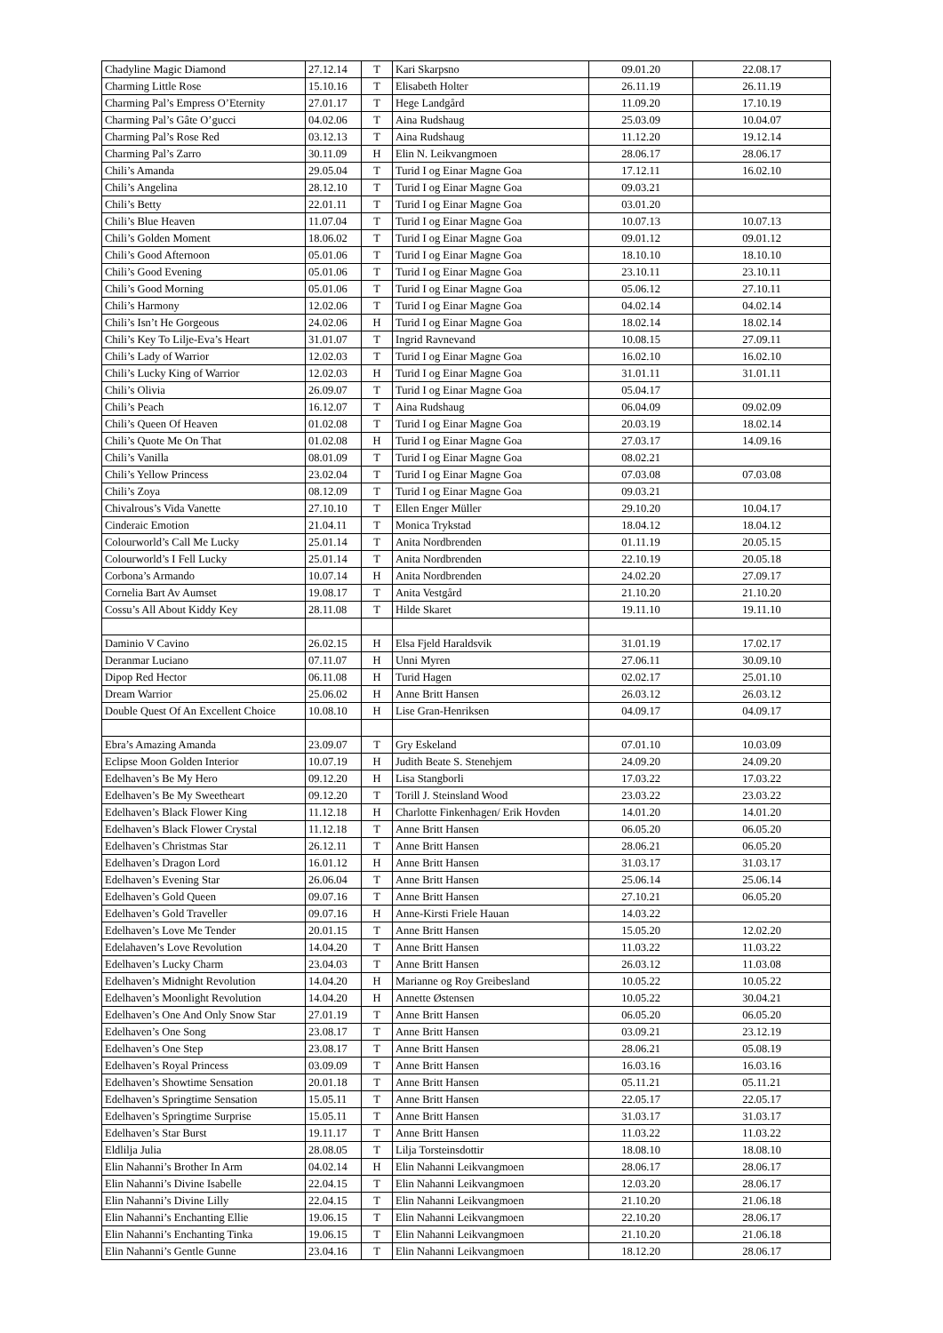| Chadyline Magic Diamond | 27.12.14 | T | Kari Skarpsno | 09.01.20 | 22.08.17 |
| Charming Little Rose | 15.10.16 | T | Elisabeth Holter | 26.11.19 | 26.11.19 |
| Charming Pal’s Empress O’Eternity | 27.01.17 | T | Hege Landgård | 11.09.20 | 17.10.19 |
| Charming Pal’s Gâte O’gucci | 04.02.06 | T | Aina Rudshaug | 25.03.09 | 10.04.07 |
| Charming Pal’s Rose Red | 03.12.13 | T | Aina Rudshaug | 11.12.20 | 19.12.14 |
| Charming Pal’s Zarro | 30.11.09 | H | Elin N. Leikvangmoen | 28.06.17 | 28.06.17 |
| Chili’s Amanda | 29.05.04 | T | Turid I og Einar Magne Goa | 17.12.11 | 16.02.10 |
| Chili’s Angelina | 28.12.10 | T | Turid I og Einar Magne Goa | 09.03.21 | |
| Chili’s Betty | 22.01.11 | T | Turid I og Einar Magne Goa | 03.01.20 | |
| Chili’s Blue Heaven | 11.07.04 | T | Turid I og Einar Magne Goa | 10.07.13 | 10.07.13 |
| Chili’s Golden Moment | 18.06.02 | T | Turid I og Einar Magne Goa | 09.01.12 | 09.01.12 |
| Chili’s Good Afternoon | 05.01.06 | T | Turid I og Einar Magne Goa | 18.10.10 | 18.10.10 |
| Chili’s Good Evening | 05.01.06 | T | Turid I og Einar Magne Goa | 23.10.11 | 23.10.11 |
| Chili’s Good Morning | 05.01.06 | T | Turid I og Einar Magne Goa | 05.06.12 | 27.10.11 |
| Chili’s Harmony | 12.02.06 | T | Turid I og Einar Magne Goa | 04.02.14 | 04.02.14 |
| Chili’s Isn’t He Gorgeous | 24.02.06 | H | Turid I og Einar Magne Goa | 18.02.14 | 18.02.14 |
| Chili’s Key To Lilje-Eva’s Heart | 31.01.07 | T | Ingrid Ravnevand | 10.08.15 | 27.09.11 |
| Chili’s Lady of Warrior | 12.02.03 | T | Turid I og Einar Magne Goa | 16.02.10 | 16.02.10 |
| Chili’s Lucky King of Warrior | 12.02.03 | H | Turid I og Einar Magne Goa | 31.01.11 | 31.01.11 |
| Chili’s Olivia | 26.09.07 | T | Turid I og Einar Magne Goa | 05.04.17 | |
| Chili’s Peach | 16.12.07 | T | Aina Rudshaug | 06.04.09 | 09.02.09 |
| Chili’s Queen Of Heaven | 01.02.08 | T | Turid I og Einar Magne Goa | 20.03.19 | 18.02.14 |
| Chili’s Quote Me On That | 01.02.08 | H | Turid I og Einar Magne Goa | 27.03.17 | 14.09.16 |
| Chili’s Vanilla | 08.01.09 | T | Turid I og Einar Magne Goa | 08.02.21 | |
| Chili’s Yellow Princess | 23.02.04 | T | Turid I og Einar Magne Goa | 07.03.08 | 07.03.08 |
| Chili’s Zoya | 08.12.09 | T | Turid I og Einar Magne Goa | 09.03.21 | |
| Chivalrous’s Vida Vanette | 27.10.10 | T | Ellen Enger Müller | 29.10.20 | 10.04.17 |
| Cinderaic Emotion | 21.04.11 | T | Monica Trykstad | 18.04.12 | 18.04.12 |
| Colourworld’s Call Me Lucky | 25.01.14 | T | Anita Nordbrenden | 01.11.19 | 20.05.15 |
| Colourworld’s I Fell Lucky | 25.01.14 | T | Anita Nordbrenden | 22.10.19 | 20.05.18 |
| Corbona’s Armando | 10.07.14 | H | Anita Nordbrenden | 24.02.20 | 27.09.17 |
| Cornelia Bart Av Aumset | 19.08.17 | T | Anita Vestgård | 21.10.20 | 21.10.20 |
| Cossu’s All About Kiddy Key | 28.11.08 | T | Hilde Skaret | 19.11.10 | 19.11.10 |
| Daminio V Cavino | 26.02.15 | H | Elsa Fjeld Haraldsvik | 31.01.19 | 17.02.17 |
| Deranmar Luciano | 07.11.07 | H | Unni Myren | 27.06.11 | 30.09.10 |
| Dipop Red Hector | 06.11.08 | H | Turid Hagen | 02.02.17 | 25.01.10 |
| Dream Warrior | 25.06.02 | H | Anne Britt Hansen | 26.03.12 | 26.03.12 |
| Double Quest Of An Excellent Choice | 10.08.10 | H | Lise Gran-Henriksen | 04.09.17 | 04.09.17 |
| Ebra’s Amazing Amanda | 23.09.07 | T | Gry Eskeland | 07.01.10 | 10.03.09 |
| Eclipse Moon Golden Interior | 10.07.19 | H | Judith Beate S. Stenehjem | 24.09.20 | 24.09.20 |
| Edelhaven’s Be My Hero | 09.12.20 | H | Lisa Stangborli | 17.03.22 | 17.03.22 |
| Edelhaven’s Be My Sweetheart | 09.12.20 | T | Torill J. Steinsland Wood | 23.03.22 | 23.03.22 |
| Edelhaven’s Black Flower King | 11.12.18 | H | Charlotte Finkenhagen/ Erik Hovden | 14.01.20 | 14.01.20 |
| Edelhaven’s Black Flower Crystal | 11.12.18 | T | Anne Britt Hansen | 06.05.20 | 06.05.20 |
| Edelhaven’s Christmas Star | 26.12.11 | T | Anne Britt Hansen | 28.06.21 | 06.05.20 |
| Edelhaven’s Dragon Lord | 16.01.12 | H | Anne Britt Hansen | 31.03.17 | 31.03.17 |
| Edelhaven’s Evening Star | 26.06.04 | T | Anne Britt Hansen | 25.06.14 | 25.06.14 |
| Edelhaven’s Gold Queen | 09.07.16 | T | Anne Britt Hansen | 27.10.21 | 06.05.20 |
| Edelhaven’s Gold Traveller | 09.07.16 | H | Anne-Kirsti Friele Hauan | 14.03.22 | |
| Edelhaven’s Love Me Tender | 20.01.15 | T | Anne Britt Hansen | 15.05.20 | 12.02.20 |
| Edelahaven’s Love Revolution | 14.04.20 | T | Anne Britt Hansen | 11.03.22 | 11.03.22 |
| Edelhaven’s Lucky Charm | 23.04.03 | T | Anne Britt Hansen | 26.03.12 | 11.03.08 |
| Edelhaven’s Midnight Revolution | 14.04.20 | H | Marianne og Roy Greibesland | 10.05.22 | 10.05.22 |
| Edelhaven’s Moonlight Revolution | 14.04.20 | H | Annette Østensen | 10.05.22 | 30.04.21 |
| Edelhaven’s One And Only Snow Star | 27.01.19 | T | Anne Britt Hansen | 06.05.20 | 06.05.20 |
| Edelhaven’s One Song | 23.08.17 | T | Anne Britt Hansen | 03.09.21 | 23.12.19 |
| Edelhaven’s One Step | 23.08.17 | T | Anne Britt Hansen | 28.06.21 | 05.08.19 |
| Edelhaven’s Royal Princess | 03.09.09 | T | Anne Britt Hansen | 16.03.16 | 16.03.16 |
| Edelhaven’s Showtime Sensation | 20.01.18 | T | Anne Britt Hansen | 05.11.21 | 05.11.21 |
| Edelhaven’s Springtime Sensation | 15.05.11 | T | Anne Britt Hansen | 22.05.17 | 22.05.17 |
| Edelhaven’s Springtime Surprise | 15.05.11 | T | Anne Britt Hansen | 31.03.17 | 31.03.17 |
| Edelhaven’s Star Burst | 19.11.17 | T | Anne Britt Hansen | 11.03.22 | 11.03.22 |
| Eldlilja Julia | 28.08.05 | T | Lilja Torsteinsdottir | 18.08.10 | 18.08.10 |
| Elin Nahanni’s Brother In Arm | 04.02.14 | H | Elin Nahanni Leikvangmoen | 28.06.17 | 28.06.17 |
| Elin Nahanni’s Divine Isabelle | 22.04.15 | T | Elin Nahanni Leikvangmoen | 12.03.20 | 28.06.17 |
| Elin Nahanni’s Divine Lilly | 22.04.15 | T | Elin Nahanni Leikvangmoen | 21.10.20 | 21.06.18 |
| Elin Nahanni’s Enchanting Ellie | 19.06.15 | T | Elin Nahanni Leikvangmoen | 22.10.20 | 28.06.17 |
| Elin Nahanni’s Enchanting Tinka | 19.06.15 | T | Elin Nahanni Leikvangmoen | 21.10.20 | 21.06.18 |
| Elin Nahanni’s Gentle Gunne | 23.04.16 | T | Elin Nahanni Leikvangmoen | 18.12.20 | 28.06.17 |